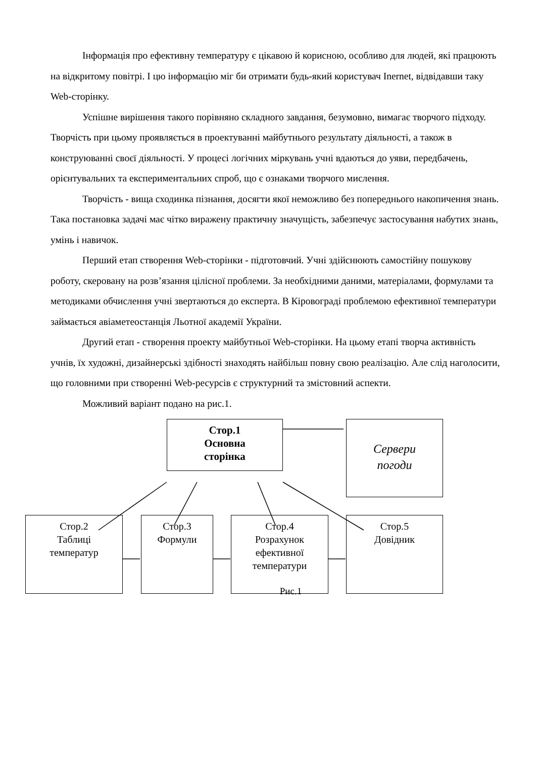Інформація про ефективну температуру є цікавою й корисною, особливо для людей, які працюють на відкритому повітрі. І цю інформацію міг би отримати будь-який користувач Inernet, відвідавши таку Web-сторінку.
Успішне вирішення такого порівняно складного завдання, безумовно, вимагає творчого підходу. Творчість при цьому проявляється в проектуванні майбутнього результату діяльності, а також в конструюванні своєї діяльності. У процесі логічних міркувань учні вдаються до уяви, передбачень, орієнтувальних та експериментальних спроб, що є ознаками творчого мислення.
Творчість - вища сходинка пізнання, досягти якої неможливо без попереднього накопичення знань. Така постановка задачі має чітко виражену практичну значущість, забезпечує застосування набутих знань, умінь і навичок.
Перший етап створення Web-сторінки - підготовчий. Учні здійснюють самостійну пошукову роботу, скеровану на розв’язання цілісної проблеми. За необхідними даними, матеріалами, формулами та методиками обчислення учні звертаються до експерта. В Кіровограді проблемою ефективної температури займається авіаметеостанція Льотної академії України.
Другий етап - створення проекту майбутньої Web-сторінки. На цьому етапі творча активність учнів, їх художні, дизайнерські здібності знаходять найбільш повну свою реалізацію. Але слід наголосити, що головними при створенні Web-ресурсів є структурний та змістовний аспекти.
Можливий варіант подано на рис.1.
Стор.1
Основна
сторінка
Сервери
погоди
Стор.2
Таблиці
температур
Стор.3
Формули
Стор.4
Розрахунок
ефективної
температури
Стор.5
Довідник
Рис.1